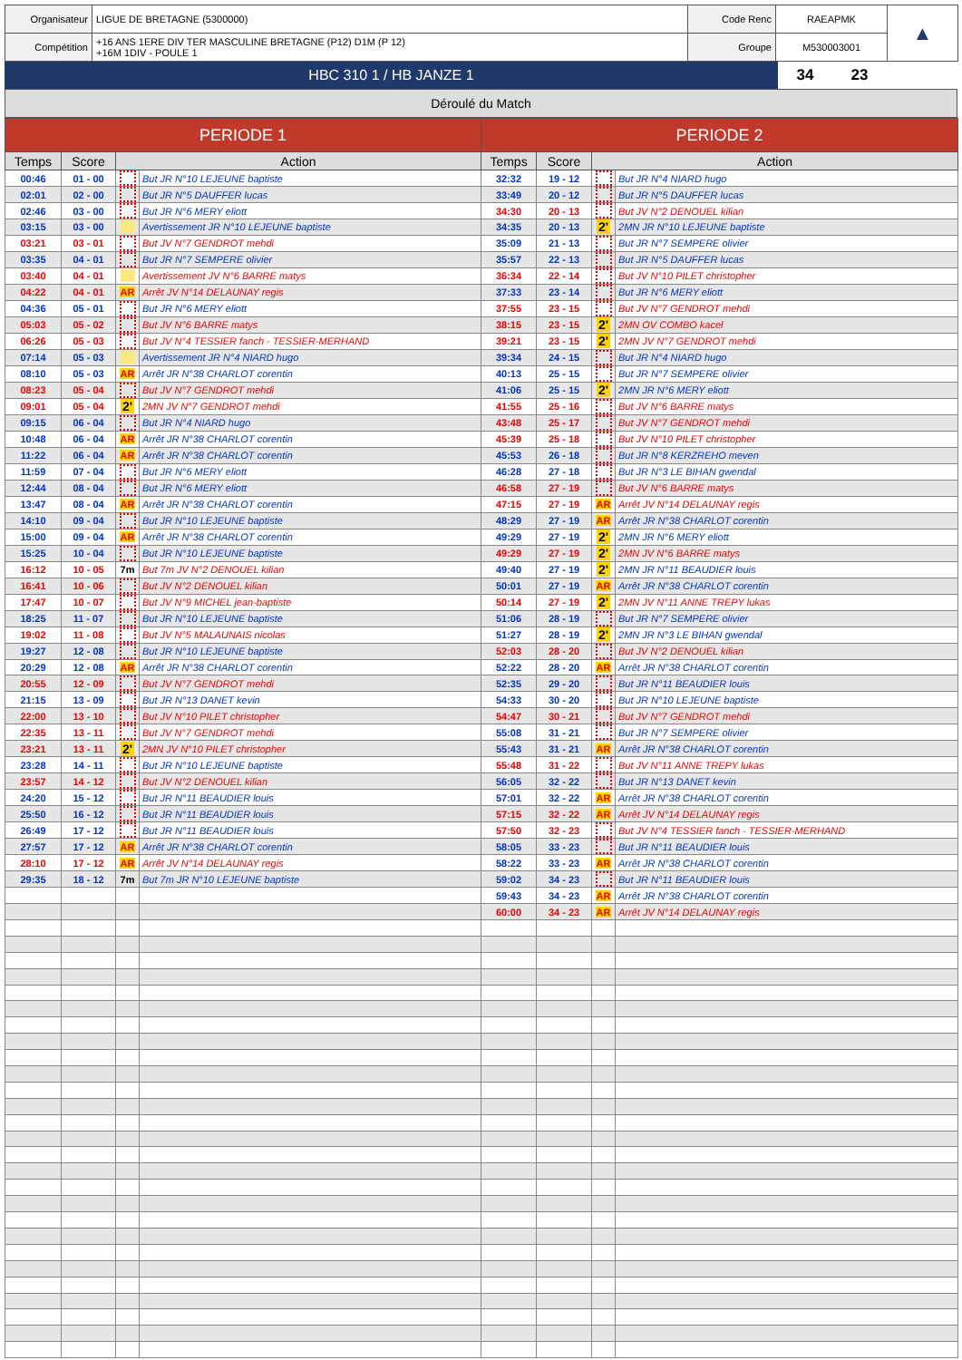| Organisateur | LIGUE DE BRETAGNE (5300000) | Code Renc | RAEAPMK | ▲ |
| Compétition | +16 ANS 1ERE DIV TER MASCULINE BRETAGNE (P12) D1M (P 12) +16M 1DIV - POULE 1 | Groupe | M530003001 | |
| HBC 310 1 / HB JANZE 1 | 34 | 23 | |
Déroulé du Match
| PERIODE 1 | | | | PERIODE 2 | | | |
| --- | --- | --- | --- | --- | --- | --- | --- |
| Temps | Score | Action | | Temps | Score | Action | |
| 00:46 | 01 - 00 | | But JR N°10 LEJEUNE baptiste | 32:32 | 19 - 12 | | But JR N°4 NIARD hugo |
| 02:01 | 02 - 00 | | But JR N°5 DAUFFER lucas | 33:49 | 20 - 12 | | But JR N°5 DAUFFER lucas |
| 02:46 | 03 - 00 | | But JR N°6 MERY eliott | 34:30 | 20 - 13 | | But JV N°2 DENOUEL kilian |
| 03:15 | 03 - 00 | | Avertissement JR N°10 LEJEUNE baptiste | 34:35 | 20 - 13 | 2' | 2MN JR N°10 LEJEUNE baptiste |
| 03:21 | 03 - 01 | | But JV N°7 GENDROT mehdi | 35:09 | 21 - 13 | | But JR N°7 SEMPERE olivier |
| 03:35 | 04 - 01 | | But JR N°7 SEMPERE olivier | 35:57 | 22 - 13 | | But JR N°5 DAUFFER lucas |
| 03:40 | 04 - 01 | | Avertissement JV N°6 BARRE matys | 36:34 | 22 - 14 | | But JV N°10 PILET christopher |
| 04:22 | 04 - 01 | AR | Arrêt JV N°14 DELAUNAY regis | 37:33 | 23 - 14 | | But JR N°6 MERY eliott |
| 04:36 | 05 - 01 | | But JR N°6 MERY eliott | 37:55 | 23 - 15 | | But JV N°7 GENDROT mehdi |
| 05:03 | 05 - 02 | | But JV N°6 BARRE matys | 38:15 | 23 - 15 | 2' | 2MN OV COMBO kacel |
| 06:26 | 05 - 03 | | But JV N°4 TESSIER fanch - TESSIER-MERHAND | 39:21 | 23 - 15 | 2' | 2MN JV N°7 GENDROT mehdi |
| 07:14 | 05 - 03 | | Avertissement JR N°4 NIARD hugo | 39:34 | 24 - 15 | | But JR N°4 NIARD hugo |
| 08:10 | 05 - 03 | AR | Arrêt JR N°38 CHARLOT corentin | 40:13 | 25 - 15 | | But JR N°7 SEMPERE olivier |
| 08:23 | 05 - 04 | | But JV N°7 GENDROT mehdi | 41:06 | 25 - 15 | 2' | 2MN JR N°6 MERY eliott |
| 09:01 | 05 - 04 | 2' | 2MN JV N°7 GENDROT mehdi | 41:55 | 25 - 16 | | But JV N°6 BARRE matys |
| 09:15 | 06 - 04 | | But JR N°4 NIARD hugo | 43:48 | 25 - 17 | | But JV N°7 GENDROT mehdi |
| 10:48 | 06 - 04 | AR | Arrêt JR N°38 CHARLOT corentin | 45:39 | 25 - 18 | | But JV N°10 PILET christopher |
| 11:22 | 06 - 04 | AR | Arrêt JR N°38 CHARLOT corentin | 45:53 | 26 - 18 | | But JR N°8 KERZREHO meven |
| 11:59 | 07 - 04 | | But JR N°6 MERY eliott | 46:28 | 27 - 18 | | But JR N°3 LE BIHAN gwendal |
| 12:44 | 08 - 04 | | But JR N°6 MERY eliott | 46:58 | 27 - 19 | | But JV N°6 BARRE matys |
| 13:47 | 08 - 04 | AR | Arrêt JR N°38 CHARLOT corentin | 47:15 | 27 - 19 | AR | Arrêt JV N°14 DELAUNAY regis |
| 14:10 | 09 - 04 | | But JR N°10 LEJEUNE baptiste | 48:29 | 27 - 19 | AR | Arrêt JR N°38 CHARLOT corentin |
| 15:00 | 09 - 04 | AR | Arrêt JR N°38 CHARLOT corentin | 49:29 | 27 - 19 | 2' | 2MN JR N°6 MERY eliott |
| 15:25 | 10 - 04 | | But JR N°10 LEJEUNE baptiste | 49:29 | 27 - 19 | 2' | 2MN JV N°6 BARRE matys |
| 16:12 | 10 - 05 | 7m | But 7m JV N°2 DENOUEL kilian | 49:40 | 27 - 19 | 2' | 2MN JR N°11 BEAUDIER louis |
| 16:41 | 10 - 06 | | But JV N°2 DENOUEL kilian | 50:01 | 27 - 19 | AR | Arrêt JR N°38 CHARLOT corentin |
| 17:47 | 10 - 07 | | But JV N°9 MICHEL jean-baptiste | 50:14 | 27 - 19 | 2' | 2MN JV N°11 ANNE TREPY lukas |
| 18:25 | 11 - 07 | | But JR N°10 LEJEUNE baptiste | 51:06 | 28 - 19 | | But JR N°7 SEMPERE olivier |
| 19:02 | 11 - 08 | | But JV N°5 MALAUNAIS nicolas | 51:27 | 28 - 19 | 2' | 2MN JR N°3 LE BIHAN gwendal |
| 19:27 | 12 - 08 | | But JR N°10 LEJEUNE baptiste | 52:03 | 28 - 20 | | But JV N°2 DENOUEL kilian |
| 20:29 | 12 - 08 | AR | Arrêt JR N°38 CHARLOT corentin | 52:22 | 28 - 20 | AR | Arrêt JR N°38 CHARLOT corentin |
| 20:55 | 12 - 09 | | But JV N°7 GENDROT mehdi | 52:35 | 29 - 20 | | But JR N°11 BEAUDIER louis |
| 21:15 | 13 - 09 | | But JR N°13 DANET kevin | 54:33 | 30 - 20 | | But JR N°10 LEJEUNE baptiste |
| 22:00 | 13 - 10 | | But JV N°10 PILET christopher | 54:47 | 30 - 21 | | But JV N°7 GENDROT mehdi |
| 22:35 | 13 - 11 | | But JV N°7 GENDROT mehdi | 55:08 | 31 - 21 | | But JR N°7 SEMPERE olivier |
| 23:21 | 13 - 11 | 2' | 2MN JV N°10 PILET christopher | 55:43 | 31 - 21 | AR | Arrêt JR N°38 CHARLOT corentin |
| 23:28 | 14 - 11 | | But JR N°10 LEJEUNE baptiste | 55:48 | 31 - 22 | | But JV N°11 ANNE TREPY lukas |
| 23:57 | 14 - 12 | | But JV N°2 DENOUEL kilian | 56:05 | 32 - 22 | | But JR N°13 DANET kevin |
| 24:20 | 15 - 12 | | But JR N°11 BEAUDIER louis | 57:01 | 32 - 22 | AR | Arrêt JR N°38 CHARLOT corentin |
| 25:50 | 16 - 12 | | But JR N°11 BEAUDIER louis | 57:15 | 32 - 22 | AR | Arrêt JV N°14 DELAUNAY regis |
| 26:49 | 17 - 12 | | But JR N°11 BEAUDIER louis | 57:50 | 32 - 23 | | But JV N°4 TESSIER fanch - TESSIER-MERHAND |
| 27:57 | 17 - 12 | AR | Arrêt JR N°38 CHARLOT corentin | 58:05 | 33 - 23 | | But JR N°11 BEAUDIER louis |
| 28:10 | 17 - 12 | AR | Arrêt JV N°14 DELAUNAY regis | 58:22 | 33 - 23 | AR | Arrêt JR N°38 CHARLOT corentin |
| 29:35 | 18 - 12 | 7m | But 7m JR N°10 LEJEUNE baptiste | 59:02 | 34 - 23 | | But JR N°11 BEAUDIER louis |
| | | | | 59:43 | 34 - 23 | AR | Arrêt JR N°38 CHARLOT corentin |
| | | | | 60:00 | 34 - 23 | AR | Arrêt JV N°14 DELAUNAY regis |